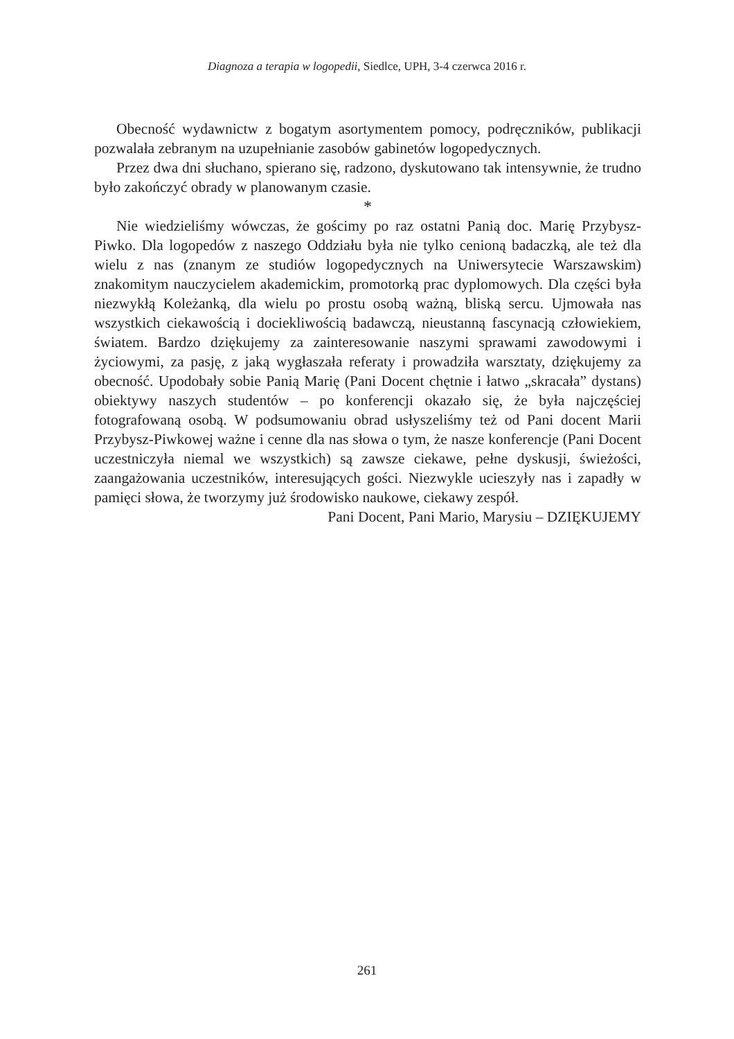Diagnoza a terapia w logopedii, Siedlce, UPH, 3-4 czerwca 2016 r.
Obecność wydawnictw z bogatym asortymentem pomocy, podręczników, publikacji pozwalała zebranym na uzupełnianie zasobów gabinetów logopedycznych.
Przez dwa dni słuchano, spierano się, radzono, dyskutowano tak intensywnie, że trudno było zakończyć obrady w planowanym czasie.
*
Nie wiedzieliśmy wówczas, że gościmy po raz ostatni Panią doc. Marię Przybysz-Piwko. Dla logopedów z naszego Oddziału była nie tylko cenioną badaczką, ale też dla wielu z nas (znanym ze studiów logopedycznych na Uniwersytecie Warszawskim) znakomitym nauczycielem akademickim, promotorką prac dyplomowych. Dla części była niezwykłą Koleżanką, dla wielu po prostu osobą ważną, bliską sercu. Ujmowała nas wszystkich ciekawością i dociekliwością badawczą, nieustanną fascynacją człowiekiem, światem. Bardzo dziękujemy za zainteresowanie naszymi sprawami zawodowymi i życiowymi, za pasję, z jaką wygłaszała referaty i prowadziła warsztaty, dziękujemy za obecność. Upodobały sobie Panią Marię (Pani Docent chętnie i łatwo „skracała” dystans) obiektywy naszych studentów – po konferencji okazało się, że była najczęściej fotografowaną osobą. W podsumowaniu obrad usłyszeliśmy też od Pani docent Marii Przybysz-Piwkowej ważne i cenne dla nas słowa o tym, że nasze konferencje (Pani Docent uczestniczyła niemal we wszystkich) są zawsze ciekawe, pełne dyskusji, świeżości, zaangażowania uczestników, interesujących gości. Niezwykle ucieszyły nas i zapadły w pamięci słowa, że tworzymy już środowisko naukowe, ciekawy zespół.
Pani Docent, Pani Mario, Marysiu – DZIĘKUJEMY
261